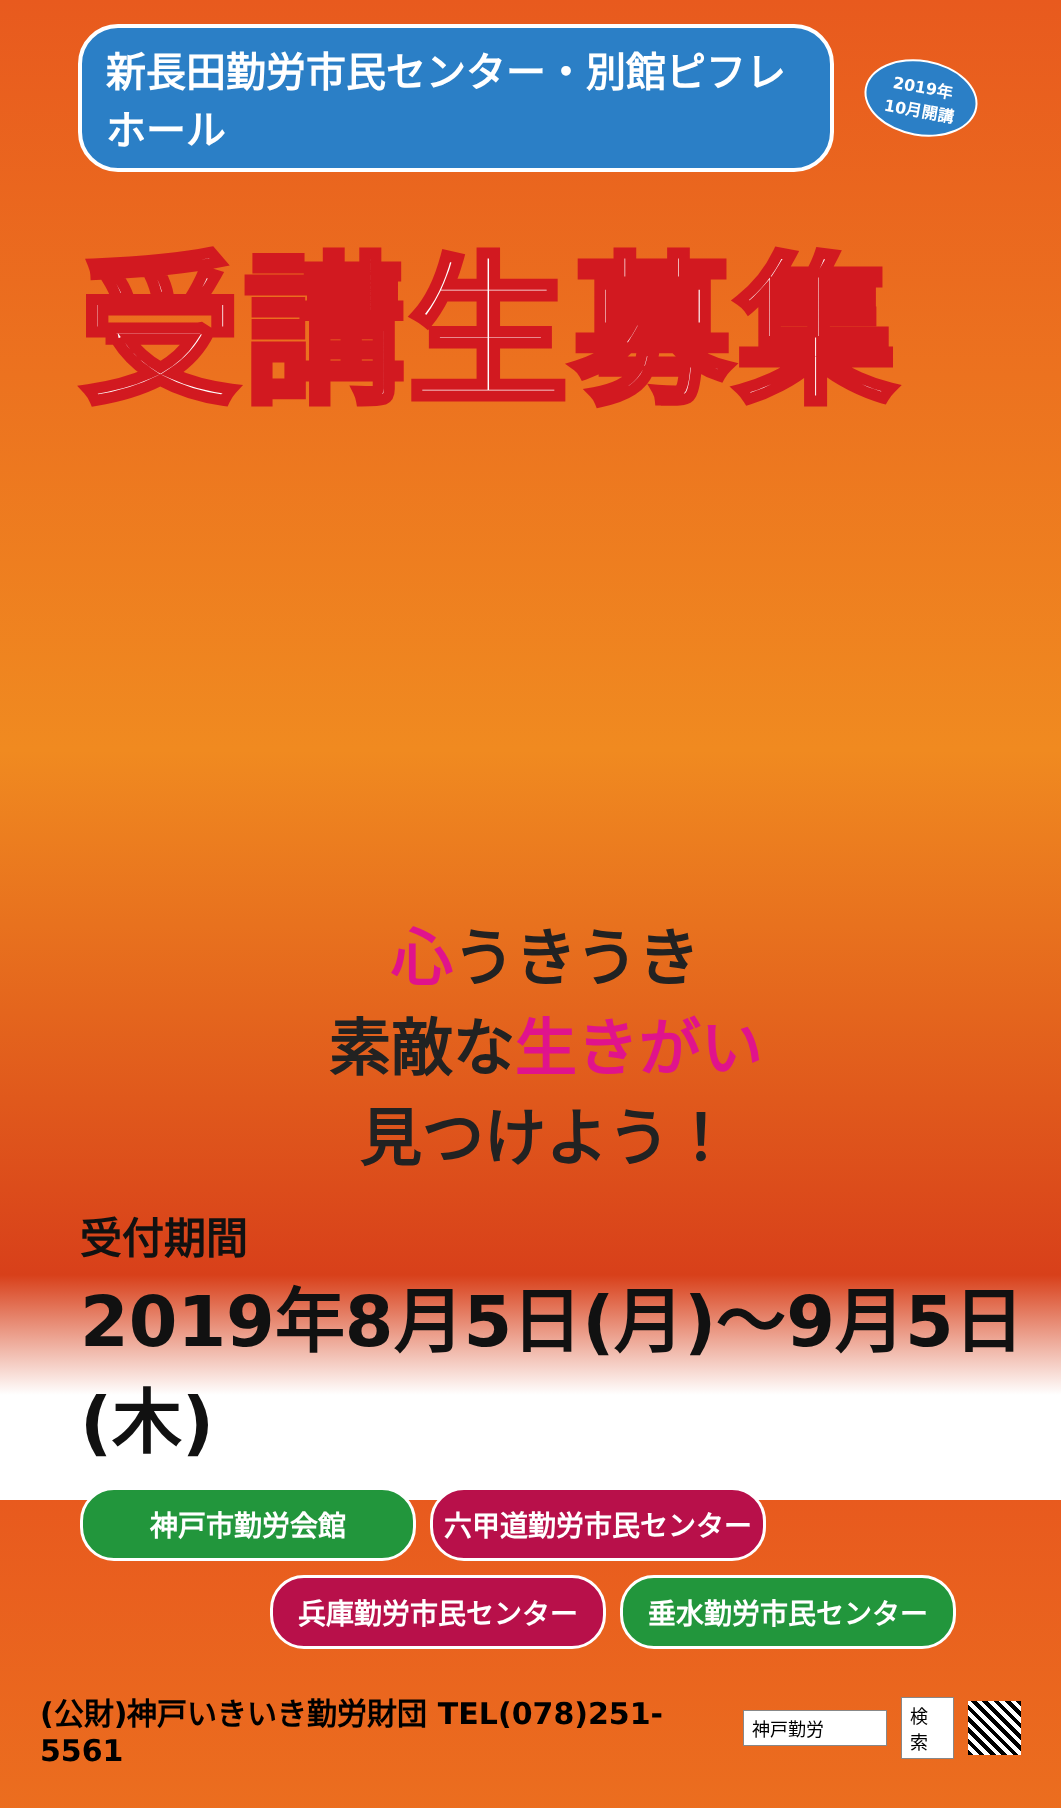新長田勤労市民センター・別館ピフレホール
2019年
10月開講
受講生募集
心うきうき
素敵な生きがい
見つけよう！
受付期間
2019年8月5日(月)～9月5日(木)
神戸市勤労会館
六甲道勤労市民センター
兵庫勤労市民センター
垂水勤労市民センター
(公財)神戸いきいき勤労財団 TEL(078)251-5561 神戸勤労 検索